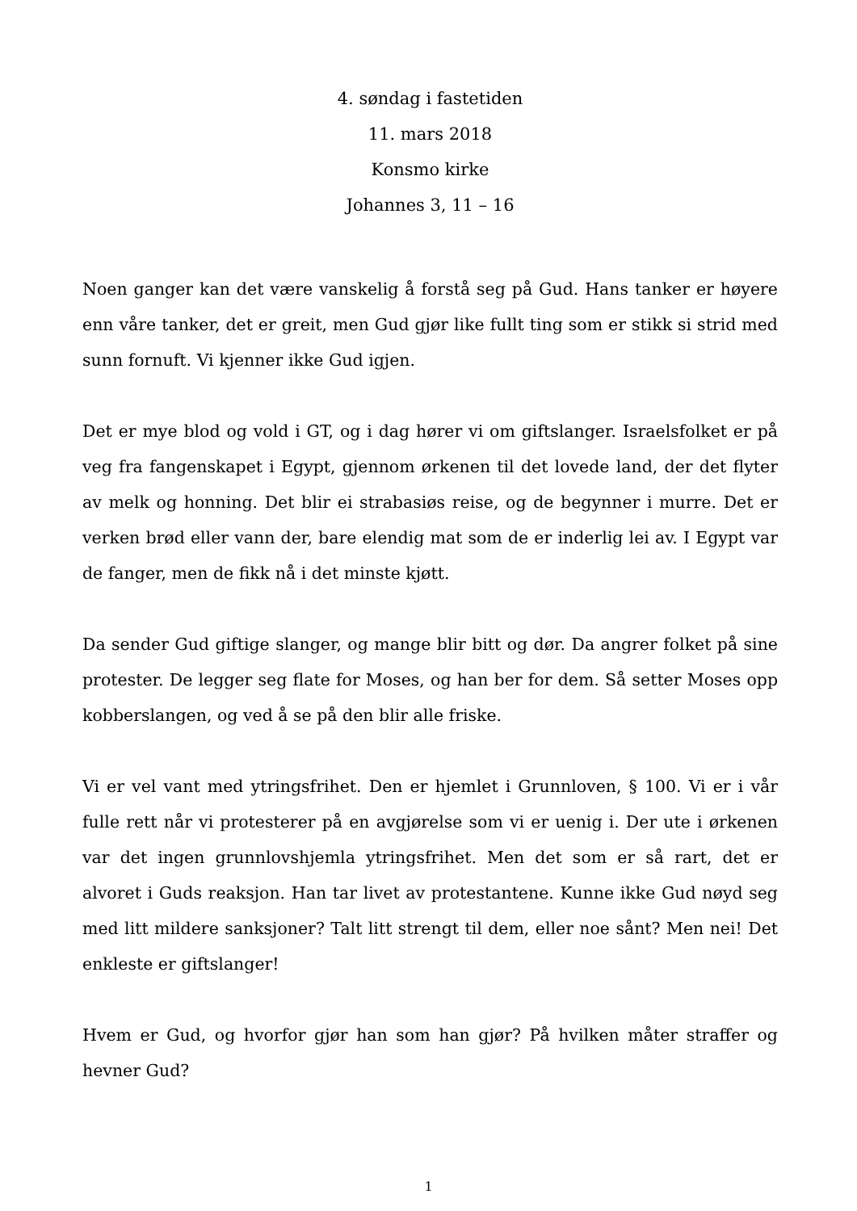4. søndag i fastetiden
11. mars 2018
Konsmo kirke
Johannes 3, 11 – 16
Noen ganger kan det være vanskelig å forstå seg på Gud. Hans tanker er høyere enn våre tanker, det er greit, men Gud gjør like fullt ting som er stikk si strid med sunn fornuft. Vi kjenner ikke Gud igjen.
Det er mye blod og vold i GT, og i dag hører vi om giftslanger. Israelsfolket er på veg fra fangenskapet i Egypt, gjennom ørkenen til det lovede land, der det flyter av melk og honning. Det blir ei strabasiøs reise, og de begynner i murre. Det er verken brød eller vann der, bare elendig mat som de er inderlig lei av. I Egypt var de fanger, men de fikk nå i det minste kjøtt.
Da sender Gud giftige slanger, og mange blir bitt og dør. Da angrer folket på sine protester. De legger seg flate for Moses, og han ber for dem. Så setter Moses opp kobberslangen, og ved å se på den blir alle friske.
Vi er vel vant med ytringsfrihet. Den er hjemlet i Grunnloven, § 100. Vi er i vår fulle rett når vi protesterer på en avgjørelse som vi er uenig i. Der ute i ørkenen var det ingen grunnlovshjemla ytringsfrihet. Men det som er så rart, det er alvoret i Guds reaksjon. Han tar livet av protestantene. Kunne ikke Gud nøyd seg med litt mildere sanksjoner? Talt litt strengt til dem, eller noe sånt? Men nei! Det enkleste er giftslanger!
Hvem er Gud, og hvorfor gjør han som han gjør? På hvilken måter straffer og hevner Gud?
1